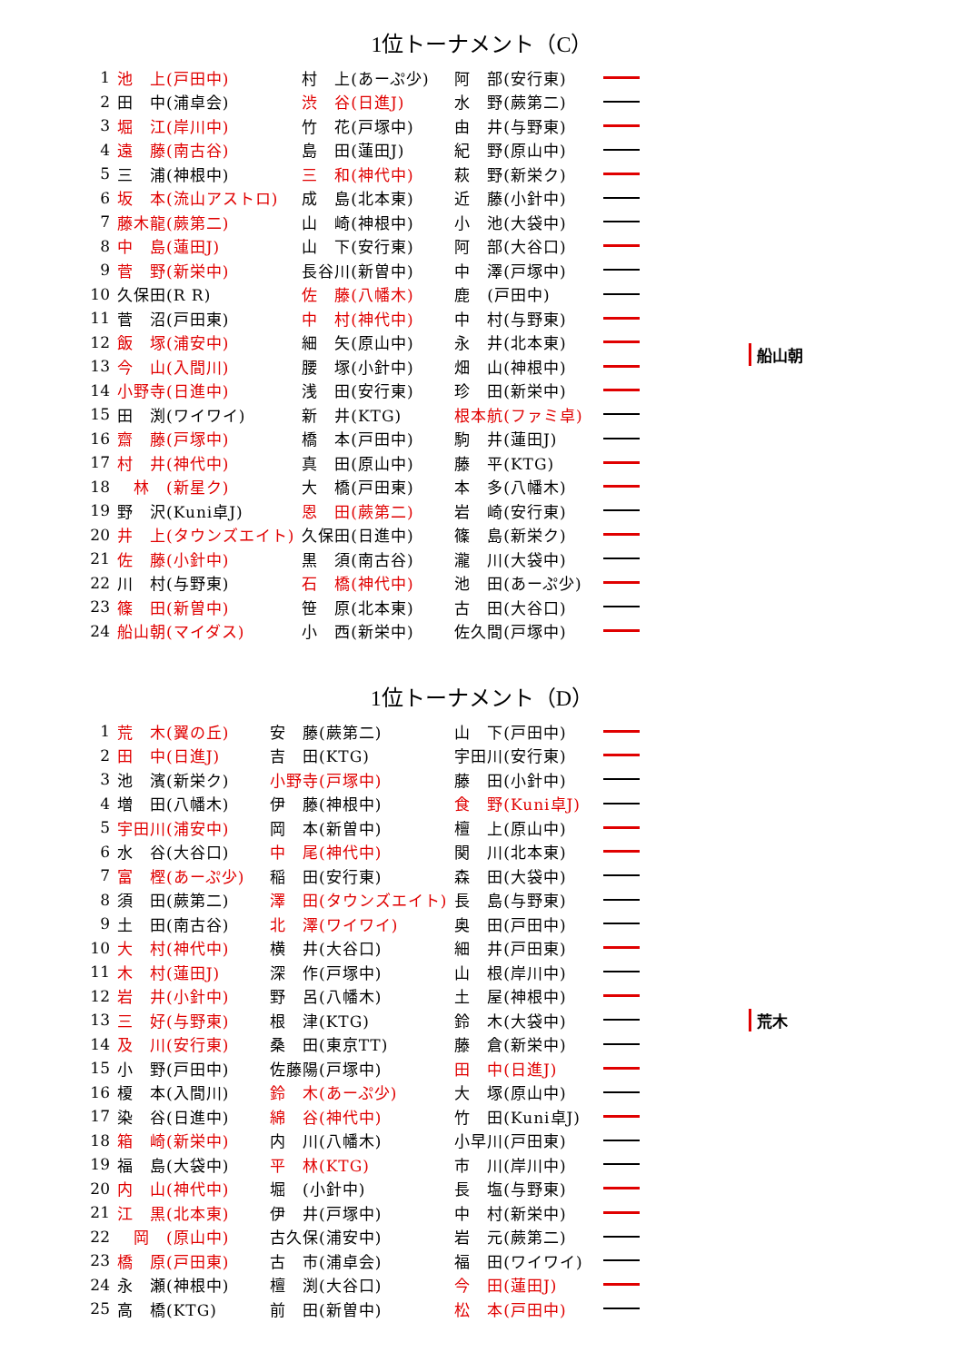1位トーナメント（C）
| 1 | 池 上(戸田中) | 村 上(あーぷ少) | 阿 部(安行東) | |
| 2 | 田 中(浦卓会) | 渋 谷(日進J) | 水 野(蕨第二) | |
| 3 | 堀 江(岸川中) | 竹 花(戸塚中) | 由 井(与野東) | |
| 4 | 遠 藤(南古谷) | 島 田(蓮田J) | 紀 野(原山中) | |
| 5 | 三 浦(神根中) | 三 和(神代中) | 萩 野(新栄ク) | |
| 6 | 坂 本(流山アストロ) | 成 島(北本東) | 近 藤(小針中) | |
| 7 | 藤木龍(蕨第二) | 山 崎(神根中) | 小 池(大袋中) | |
| 8 | 中 島(蓮田J) | 山 下(安行東) | 阿 部(大谷口) | |
| 9 | 菅 野(新栄中) | 長谷川(新曽中) | 中 澤(戸塚中) | |
| 10 | 久保田(R R) | 佐 藤(八幡木) | 鹿 (戸田中) | |
| 11 | 菅 沼(戸田東) | 中 村(神代中) | 中 村(与野東) | |
| 12 | 飯 塚(浦安中) | 細 矢(原山中) | 永 井(北本東) | |
| 13 | 今 山(入間川) | 腰 塚(小針中) | 畑 山(神根中) | |
| 14 | 小野寺(日進中) | 浅 田(安行東) | 珍 田(新栄中) | |
| 15 | 田 渕(ワイワイ) | 新 井(KTG) | 根本航(ファミ卓) | |
| 16 | 齋 藤(戸塚中) | 橋 本(戸田中) | 駒 井(蓮田J) | |
| 17 | 村 井(神代中) | 真 田(原山中) | 藤 平(KTG) | |
| 18 | 林 (新星ク) | 大 橋(戸田東) | 本 多(八幡木) | |
| 19 | 野 沢(Kuni卓J) | 恩 田(蕨第二) | 岩 崎(安行東) | |
| 20 | 井 上(タウンズエイト) | 久保田(日進中) | 篠 島(新栄ク) | |
| 21 | 佐 藤(小針中) | 黒 須(南古谷) | 瀧 川(大袋中) | |
| 22 | 川 村(与野東) | 石 橋(神代中) | 池 田(あーぷ少) | |
| 23 | 篠 田(新曽中) | 笹 原(北本東) | 古 田(大谷口) | |
| 24 | 船山朝(マイダス) | 小 西(新栄中) | 佐久間(戸塚中) | |
船山朝
1位トーナメント（D）
| 1 | 荒 木(翼の丘) | 安 藤(蕨第二) | 山 下(戸田中) | |
| 2 | 田 中(日進J) | 吉 田(KTG) | 宇田川(安行東) | |
| 3 | 池 濱(新栄ク) | 小野寺(戸塚中) | 藤 田(小針中) | |
| 4 | 増 田(八幡木) | 伊 藤(神根中) | 食 野(Kuni卓J) | |
| 5 | 宇田川(浦安中) | 岡 本(新曽中) | 檀 上(原山中) | |
| 6 | 水 谷(大谷口) | 中 尾(神代中) | 関 川(北本東) | |
| 7 | 富 樫(あーぷ少) | 稲 田(安行東) | 森 田(大袋中) | |
| 8 | 須 田(蕨第二) | 澤 田(タウンズエイト) | 長 島(与野東) | |
| 9 | 土 田(南古谷) | 北 澤(ワイワイ) | 奥 田(戸田中) | |
| 10 | 大 村(神代中) | 横 井(大谷口) | 細 井(戸田東) | |
| 11 | 木 村(蓮田J) | 深 作(戸塚中) | 山 根(岸川中) | |
| 12 | 岩 井(小針中) | 野 呂(八幡木) | 土 屋(神根中) | |
| 13 | 三 好(与野東) | 根 津(KTG) | 鈴 木(大袋中) | |
| 14 | 及 川(安行東) | 桑 田(東京TT) | 藤 倉(新栄中) | |
| 15 | 小 野(戸田中) | 佐藤陽(戸塚中) | 田 中(日進J) | |
| 16 | 榎 本(入間川) | 鈴 木(あーぷ少) | 大 塚(原山中) | |
| 17 | 染 谷(日進中) | 綿 谷(神代中) | 竹 田(Kuni卓J) | |
| 18 | 箱 崎(新栄中) | 内 川(八幡木) | 小早川(戸田東) | |
| 19 | 福 島(大袋中) | 平 林(KTG) | 市 川(岸川中) | |
| 20 | 内 山(神代中) | 堀 (小針中) | 長 塩(与野東) | |
| 21 | 江 黒(北本東) | 伊 井(戸塚中) | 中 村(新栄中) | |
| 22 | 岡 (原山中) | 古久保(浦安中) | 岩 元(蕨第二) | |
| 23 | 橋 原(戸田東) | 古 市(浦卓会) | 福 田(ワイワイ) | |
| 24 | 永 瀬(神根中) | 檀 渕(大谷口) | 今 田(蓮田J) | |
| 25 | 高 橋(KTG) | 前 田(新曽中) | 松 本(戸田中) | |
荒木